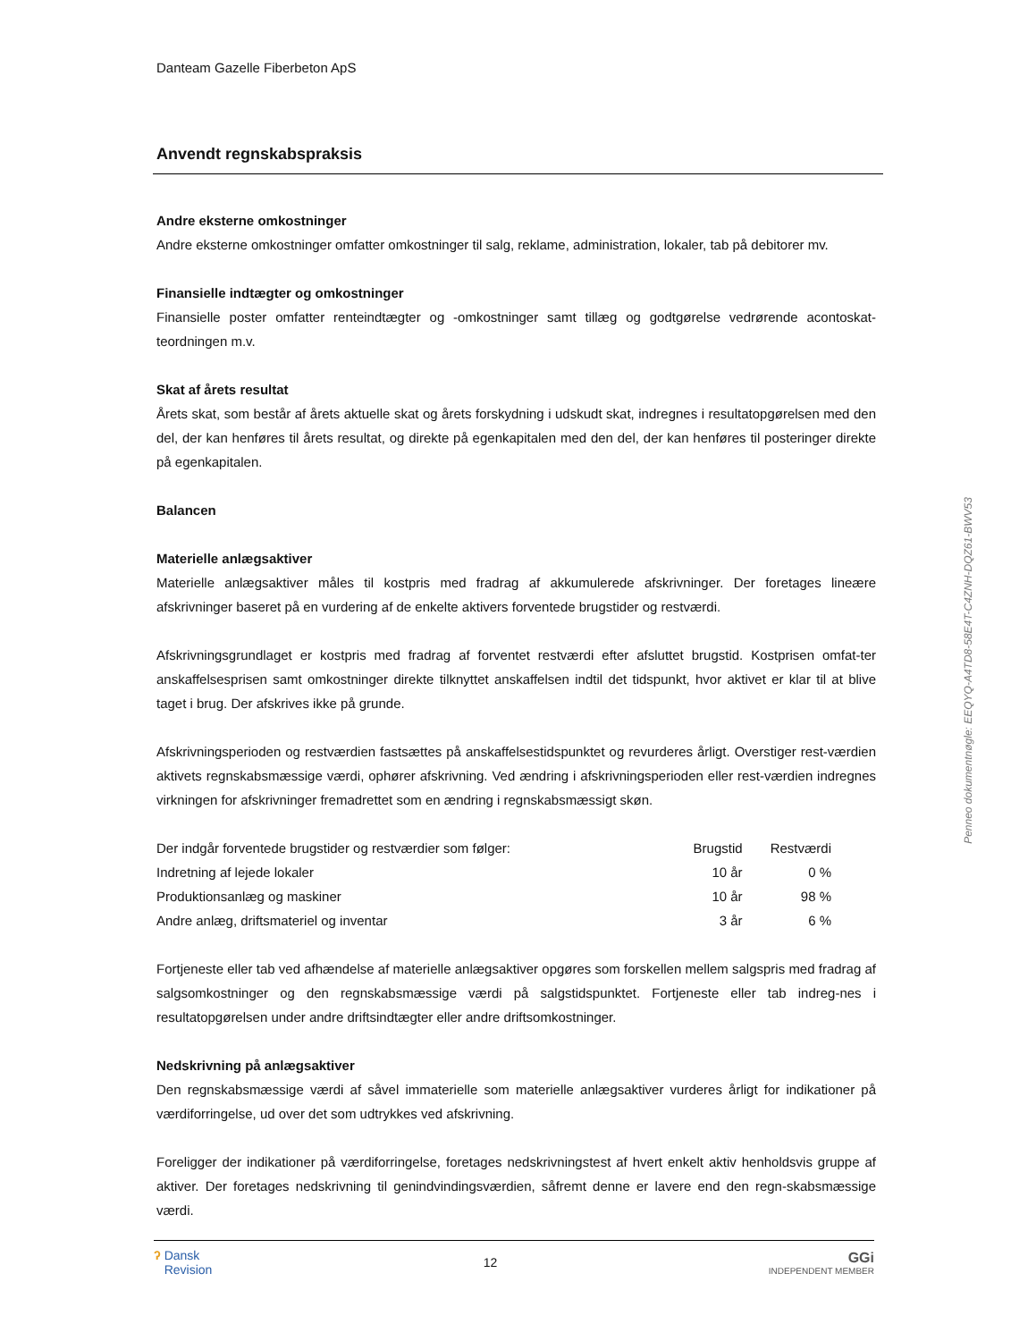Danteam Gazelle Fiberbeton ApS
Anvendt regnskabspraksis
Andre eksterne omkostninger
Andre eksterne omkostninger omfatter omkostninger til salg, reklame, administration, lokaler, tab på debitorer mv.
Finansielle indtægter og omkostninger
Finansielle poster omfatter renteindtægter og -omkostninger samt tillæg og godtgørelse vedrørende acontoskat-teordningen m.v.
Skat af årets resultat
Årets skat, som består af årets aktuelle skat og årets forskydning i udskudt skat, indregnes i resultatopgørelsen med den del, der kan henføres til årets resultat, og direkte på egenkapitalen med den del, der kan henføres til posteringer direkte på egenkapitalen.
Balancen
Materielle anlægsaktiver
Materielle anlægsaktiver måles til kostpris med fradrag af akkumulerede afskrivninger. Der foretages lineære afskrivninger baseret på en vurdering af de enkelte aktivers forventede brugstider og restværdi.
Afskrivningsgrundlaget er kostpris med fradrag af forventet restværdi efter afsluttet brugstid. Kostprisen omfat-ter anskaffelsesprisen samt omkostninger direkte tilknyttet anskaffelsen indtil det tidspunkt, hvor aktivet er klar til at blive taget i brug. Der afskrives ikke på grunde.
Afskrivningsperioden og restværdien fastsættes på anskaffelsestidspunktet og revurderes årligt. Overstiger rest-værdien aktivets regnskabsmæssige værdi, ophører afskrivning. Ved ændring i afskrivningsperioden eller rest-værdien indregnes virkningen for afskrivninger fremadrettet som en ændring i regnskabsmæssigt skøn.
| Der indgår forventede brugstider og restværdier som følger: | Brugstid | Restværdi |
| --- | --- | --- |
| Indretning af lejede lokaler | 10 år | 0 % |
| Produktionsanlæg og maskiner | 10 år | 98 % |
| Andre anlæg, driftsmateriel og inventar | 3 år | 6 % |
Fortjeneste eller tab ved afhændelse af materielle anlægsaktiver opgøres som forskellen mellem salgspris med fradrag af salgsomkostninger og den regnskabsmæssige værdi på salgstidspunktet. Fortjeneste eller tab indreg-nes i resultatopgørelsen under andre driftsindtægter eller andre driftsomkostninger.
Nedskrivning på anlægsaktiver
Den regnskabsmæssige værdi af såvel immaterielle som materielle anlægsaktiver vurderes årligt for indikationer på værdiforringelse, ud over det som udtrykkes ved afskrivning.
Foreligger der indikationer på værdiforringelse, foretages nedskrivningstest af hvert enkelt aktiv henholdsvis gruppe af aktiver. Der foretages nedskrivning til genindvindingsværdien, såfremt denne er lavere end den regn-skabsmæssige værdi.
Penneo dokumentnøgle: EEQYQ-A4TD8-58E4T-C4ZNH-DQZ61-BWV53
ʔ Dansk
Revision
12
GGi
INDEPENDENT MEMBER